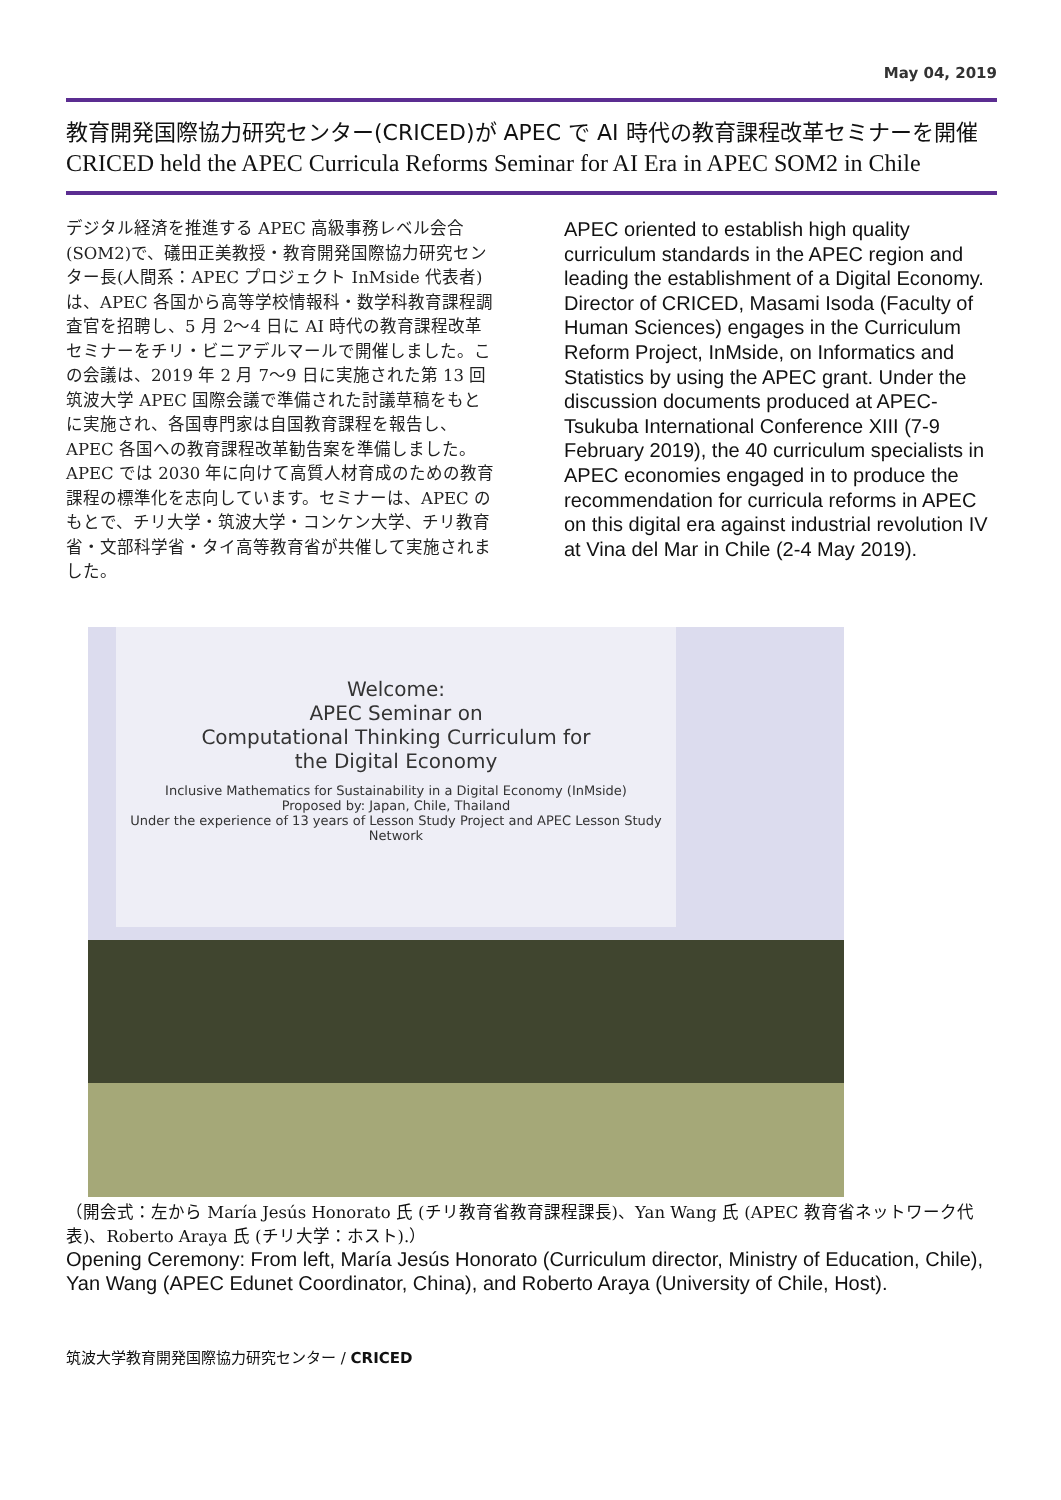May 04, 2019
教育開発国際協力研究センター(CRICED)が APEC で AI 時代の教育課程改革セミナーを開催
CRICED held the APEC Curricula Reforms Seminar for AI Era in APEC SOM2 in Chile
デジタル経済を推進する APEC 高級事務レベル会合(SOM2)で、礒田正美教授・教育開発国際協力研究センター長(人間系：APEC プロジェクト InMside 代表者)は、APEC 各国から高等学校情報科・数学科教育課程調査官を招聘し、5 月 2〜4 日に AI 時代の教育課程改革セミナーをチリ・ビニアデルマールで開催しました。この会議は、2019 年 2 月 7〜9 日に実施された第 13 回筑波大学 APEC 国際会議で準備された討議草稿をもとに実施され、各国専門家は自国教育課程を報告し、APEC 各国への教育課程改革勧告案を準備しました。APEC では 2030 年に向けて高質人材育成のための教育課程の標準化を志向しています。セミナーは、APEC のもとで、チリ大学・筑波大学・コンケン大学、チリ教育省・文部科学省・タイ高等教育省が共催して実施されました。
APEC oriented to establish high quality curriculum standards in the APEC region and leading the establishment of a Digital Economy. Director of CRICED, Masami Isoda (Faculty of Human Sciences) engages in the Curriculum Reform Project, InMside, on Informatics and Statistics by using the APEC grant. Under the discussion documents produced at APEC-Tsukuba International Conference XIII (7-9 February 2019), the 40 curriculum specialists in APEC economies engaged in to produce the recommendation for curricula reforms in APEC on this digital era against industrial revolution IV at Vina del Mar in Chile (2-4 May 2019).
Welcome:
APEC Seminar on
Computational Thinking Curriculum for
the Digital Economy
Inclusive Mathematics for Sustainability in a Digital Economy (InMside)
Proposed by: Japan, Chile, Thailand
Under the experience of 13 years of Lesson Study Project and APEC Lesson Study Network
（開会式：左から María Jesús Honorato 氏 (チリ教育省教育課程課長)、Yan Wang 氏 (APEC 教育省ネットワーク代表)、Roberto Araya 氏 (チリ大学：ホスト).）
Opening Ceremony: From left, María Jesús Honorato (Curriculum director, Ministry of Education, Chile), Yan Wang (APEC Edunet Coordinator, China), and Roberto Araya (University of Chile, Host).
筑波大学教育開発国際協力研究センター / CRICED